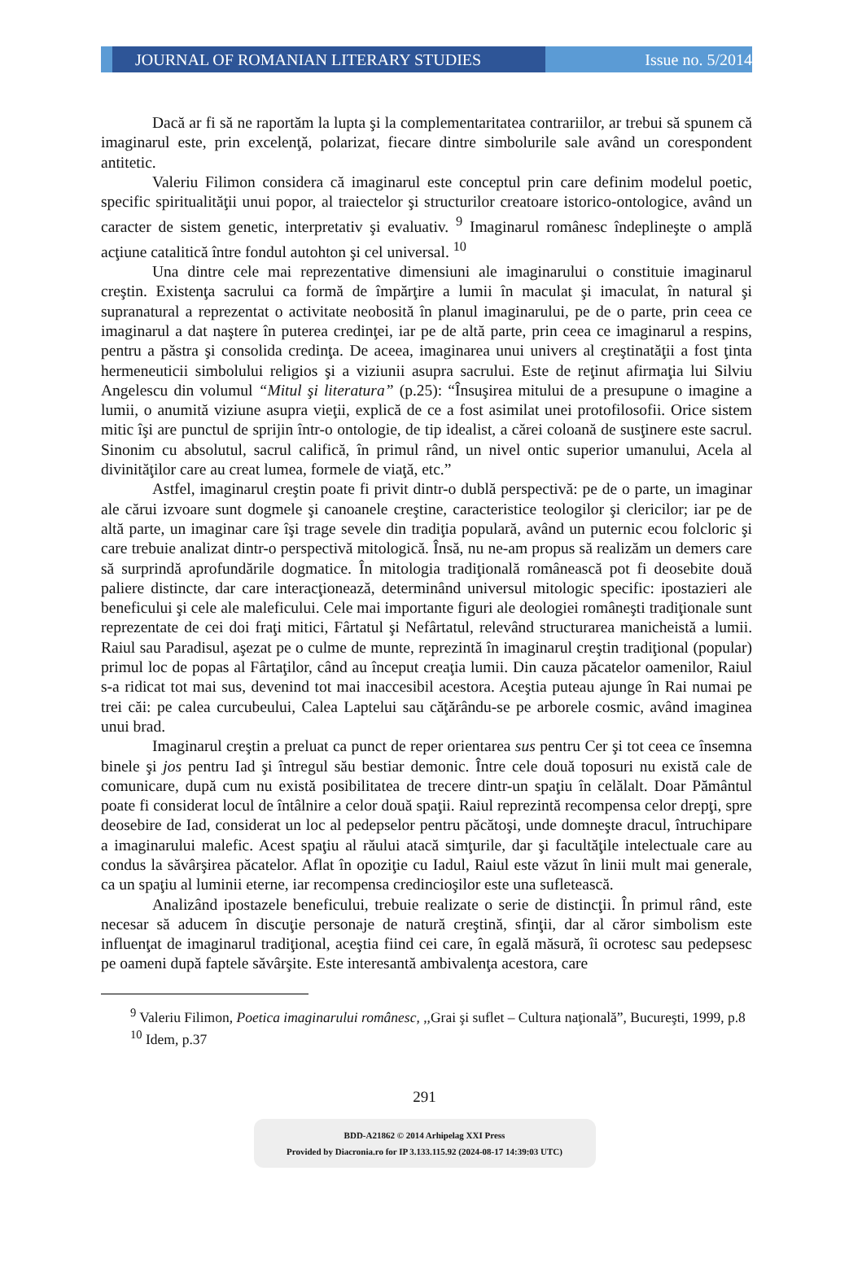JOURNAL OF ROMANIAN LITERARY STUDIES Issue no. 5/2014
Dacă ar fi să ne raportăm la lupta şi la complementaritatea contrariilor, ar trebui să spunem că imaginarul este, prin excelenţă, polarizat, fiecare dintre simbolurile sale având un corespondent antitetic.
Valeriu Filimon considera că imaginarul este conceptul prin care definim modelul poetic, specific spiritualităţii unui popor, al traiectelor şi structurilor creatoare istorico-ontologice, având un caracter de sistem genetic, interpretativ şi evaluativ. <sup>9</sup> Imaginarul românesc îndeplineşte o amplă acţiune catalitică între fondul autohton şi cel universal. <sup>10</sup>
Una dintre cele mai reprezentative dimensiuni ale imaginarului o constituie imaginarul creştin. Existenţa sacrului ca formă de împărţire a lumii în maculat şi imaculat, în natural şi supranatural a reprezentat o activitate neobosită în planul imaginarului, pe de o parte, prin ceea ce imaginarul a dat naştere în puterea credinţei, iar pe de altă parte, prin ceea ce imaginarul a respins, pentru a păstra şi consolida credinţa. De aceea, imaginarea unui univers al creştinatăţii a fost ţinta hermeneuticii simbolului religios şi a viziunii asupra sacrului. Este de reţinut afirmaţia lui Silviu Angelescu din volumul “Mitul şi literatura” (p.25): “Însuşirea mitului de a presupune o imagine a lumii, o anumită viziune asupra vieţii, explică de ce a fost asimilat unei protofilosofii. Orice sistem mitic îşi are punctul de sprijin într-o ontologie, de tip idealist, a cărei coloană de susţinere este sacrul. Sinonim cu absolutul, sacrul califică, în primul rând, un nivel ontic superior umanului, Acela al divinităţilor care au creat lumea, formele de viaţă, etc.”
Astfel, imaginarul creştin poate fi privit dintr-o dublă perspectivă: pe de o parte, un imaginar ale cărui izvoare sunt dogmele şi canoanele creştine, caracteristice teologilor şi clericilor; iar pe de altă parte, un imaginar care îşi trage sevele din tradiţia populară, având un puternic ecou folcloric şi care trebuie analizat dintr-o perspectivă mitologică. Însă, nu ne-am propus să realizăm un demers care să surprindă aprofundările dogmatice. În mitologia tradiţională românească pot fi deosebite două paliere distincte, dar care interacţionează, determinând universul mitologic specific: ipostazieri ale beneficului şi cele ale maleficului. Cele mai importante figuri ale deologiei româneşti tradiţionale sunt reprezentate de cei doi fraţi mitici, Fârtatul şi Nefârtatul, relevând structurarea manicheistă a lumii. Raiul sau Paradisul, aşezat pe o culme de munte, reprezintă în imaginarul creştin tradiţional (popular) primul loc de popas al Fârtaţilor, când au început creaţia lumii. Din cauza păcatelor oamenilor, Raiul s-a ridicat tot mai sus, devenind tot mai inaccesibil acestora. Aceştia puteau ajunge în Rai numai pe trei căi: pe calea curcubeului, Calea Laptelui sau căţărându-se pe arborele cosmic, având imaginea unui brad.
Imaginarul creştin a preluat ca punct de reper orientarea sus pentru Cer şi tot ceea ce însemna binele şi jos pentru Iad şi întregul său bestiar demonic. Între cele două toposuri nu există cale de comunicare, după cum nu există posibilitatea de trecere dintr-un spaţiu în celălalt. Doar Pământul poate fi considerat locul de întâlnire a celor două spaţii. Raiul reprezintă recompensa celor drepţi, spre deosebire de Iad, considerat un loc al pedepselor pentru păcătoşi, unde domneşte dracul, întruchipare a imaginarului malefic. Acest spaţiu al răului atacă simţurile, dar şi facultăţile intelectuale care au condus la săvârşirea păcatelor. Aflat în opoziţie cu Iadul, Raiul este văzut în linii mult mai generale, ca un spaţiu al luminii eterne, iar recompensa credincioşilor este una sufletească.
Analizând ipostazele beneficului, trebuie realizate o serie de distincţii. În primul rând, este necesar să aducem în discuţie personaje de natură creştină, sfinţii, dar al căror simbolism este influenţat de imaginarul tradiţional, aceştia fiind cei care, în egală măsură, îi ocrotesc sau pedepsesc pe oameni după faptele săvârşite. Este interesantă ambivalenţa acestora, care
<sup>9</sup> Valeriu Filimon, Poetica imaginarului românesc, ,,Grai şi suflet – Cultura naţională”, Bucureşti, 1999, p.8
<sup>10</sup> Idem, p.37
291
BDD-A21862 © 2014 Arhipelag XXI Press
Provided by Diacronia.ro for IP 3.133.115.92 (2024-08-17 14:39:03 UTC)